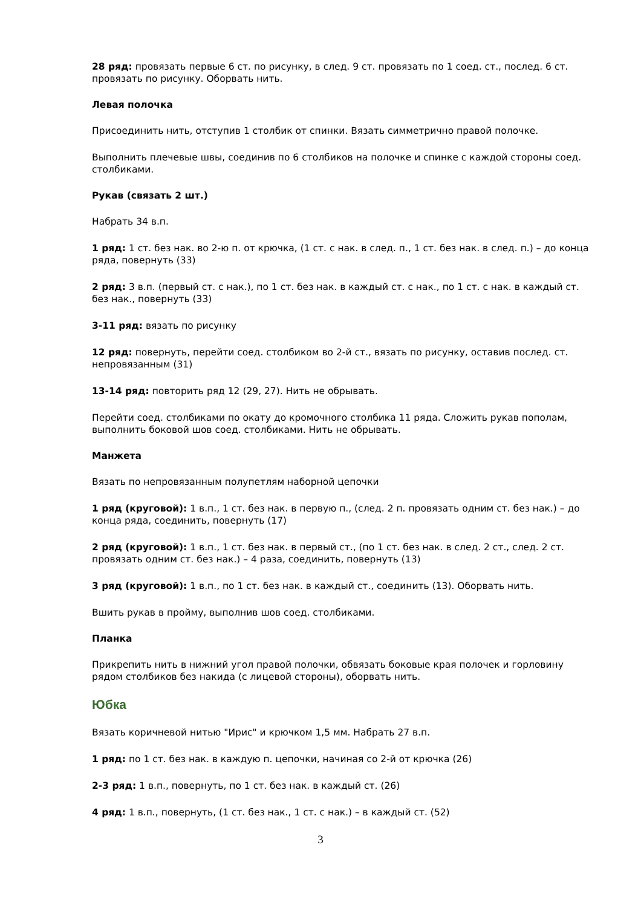28 ряд: провязать первые 6 ст. по рисунку, в след. 9 ст. провязать по 1 соед. ст., послед. 6 ст. провязать по рисунку. Оборвать нить.
Левая полочка
Присоединить нить, отступив 1 столбик от спинки. Вязать симметрично правой полочке.
Выполнить плечевые швы, соединив по 6 столбиков на полочке и спинке с каждой стороны соед. столбиками.
Рукав (связать 2 шт.)
Набрать 34 в.п.
1 ряд: 1 ст. без нак. во 2-ю п. от крючка, (1 ст. с нак. в след. п., 1 ст. без нак. в след. п.) – до конца ряда, повернуть (33)
2 ряд: 3 в.п. (первый ст. с нак.), по 1 ст. без нак. в каждый ст. с нак., по 1 ст. с нак. в каждый ст. без нак., повернуть (33)
3-11 ряд: вязать по рисунку
12 ряд: повернуть, перейти соед. столбиком во 2-й ст., вязать по рисунку, оставив послед. ст. непровязанным (31)
13-14 ряд: повторить ряд 12 (29, 27). Нить не обрывать.
Перейти соед. столбиками по окату до кромочного столбика 11 ряда. Сложить рукав пополам, выполнить боковой шов соед. столбиками. Нить не обрывать.
Манжета
Вязать по непровязанным полупетлям наборной цепочки
1 ряд (круговой): 1 в.п., 1 ст. без нак. в первую п., (след. 2 п. провязать одним ст. без нак.) – до конца ряда, соединить, повернуть (17)
2 ряд (круговой): 1 в.п., 1 ст. без нак. в первый ст., (по 1 ст. без нак. в след. 2 ст., след. 2 ст. провязать одним ст. без нак.) – 4 раза, соединить, повернуть (13)
3 ряд (круговой): 1 в.п., по 1 ст. без нак. в каждый ст., соединить (13). Оборвать нить.
Вшить рукав в пройму, выполнив шов соед. столбиками.
Планка
Прикрепить нить в нижний угол правой полочки, обвязать боковые края полочек и горловину рядом столбиков без накида (с лицевой стороны), оборвать нить.
Юбка
Вязать коричневой нитью "Ирис" и крючком 1,5 мм. Набрать 27 в.п.
1 ряд: по 1 ст. без нак. в каждую п. цепочки, начиная со 2-й от крючка (26)
2-3 ряд: 1 в.п., повернуть, по 1 ст. без нак. в каждый ст. (26)
4 ряд: 1 в.п., повернуть, (1 ст. без нак., 1 ст. с нак.) – в каждый ст. (52)
3